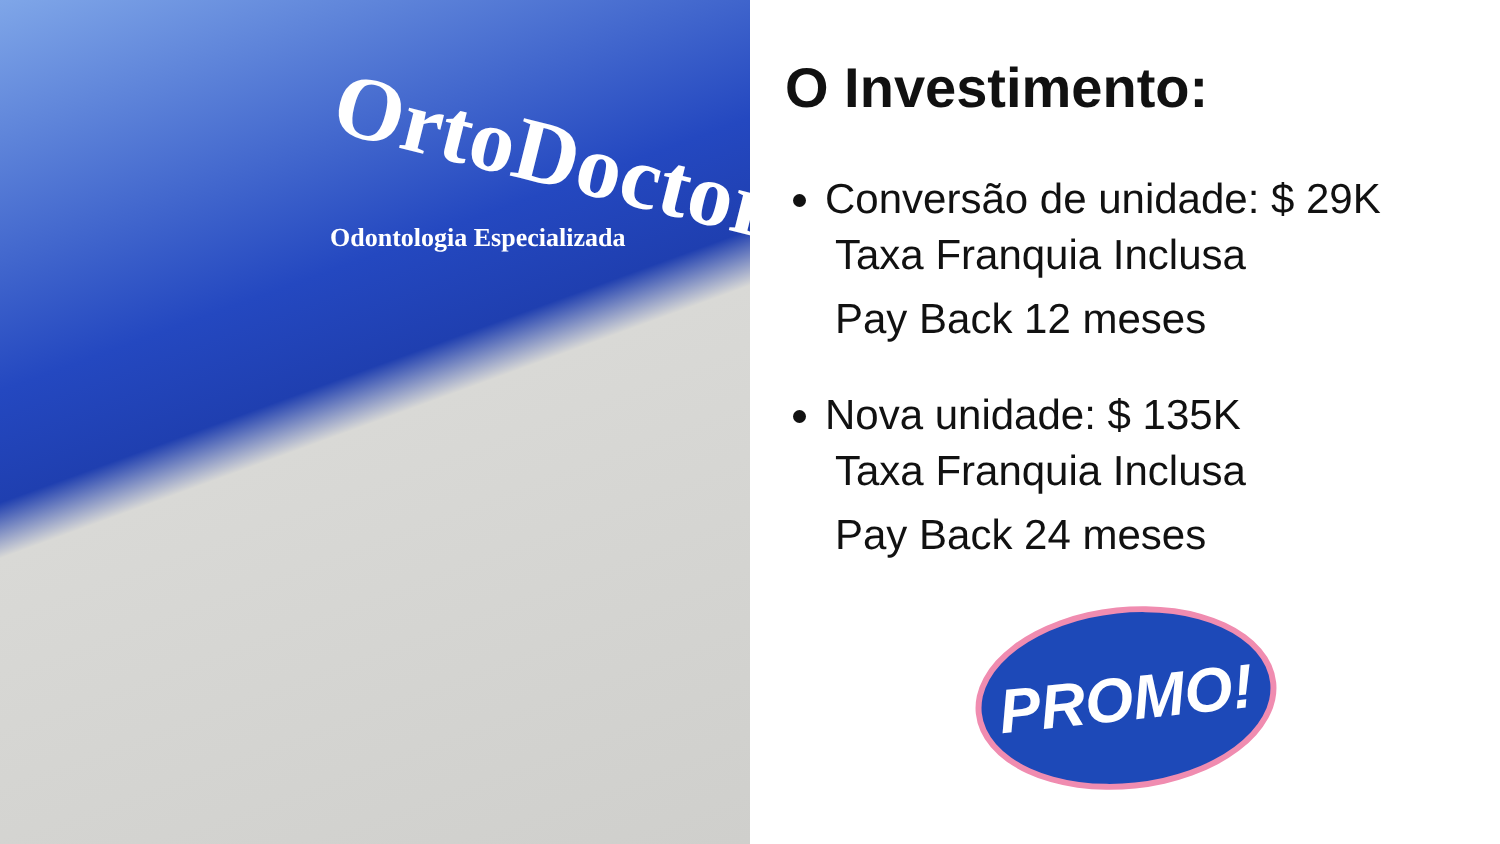OrtoDoctor
Odontologia Especializada
O Investimento:
Conversão de unidade: $ 29K
Taxa Franquia Inclusa
Pay Back 12 meses
Nova unidade: $ 135K
Taxa Franquia Inclusa
Pay Back 24 meses
PROMO!